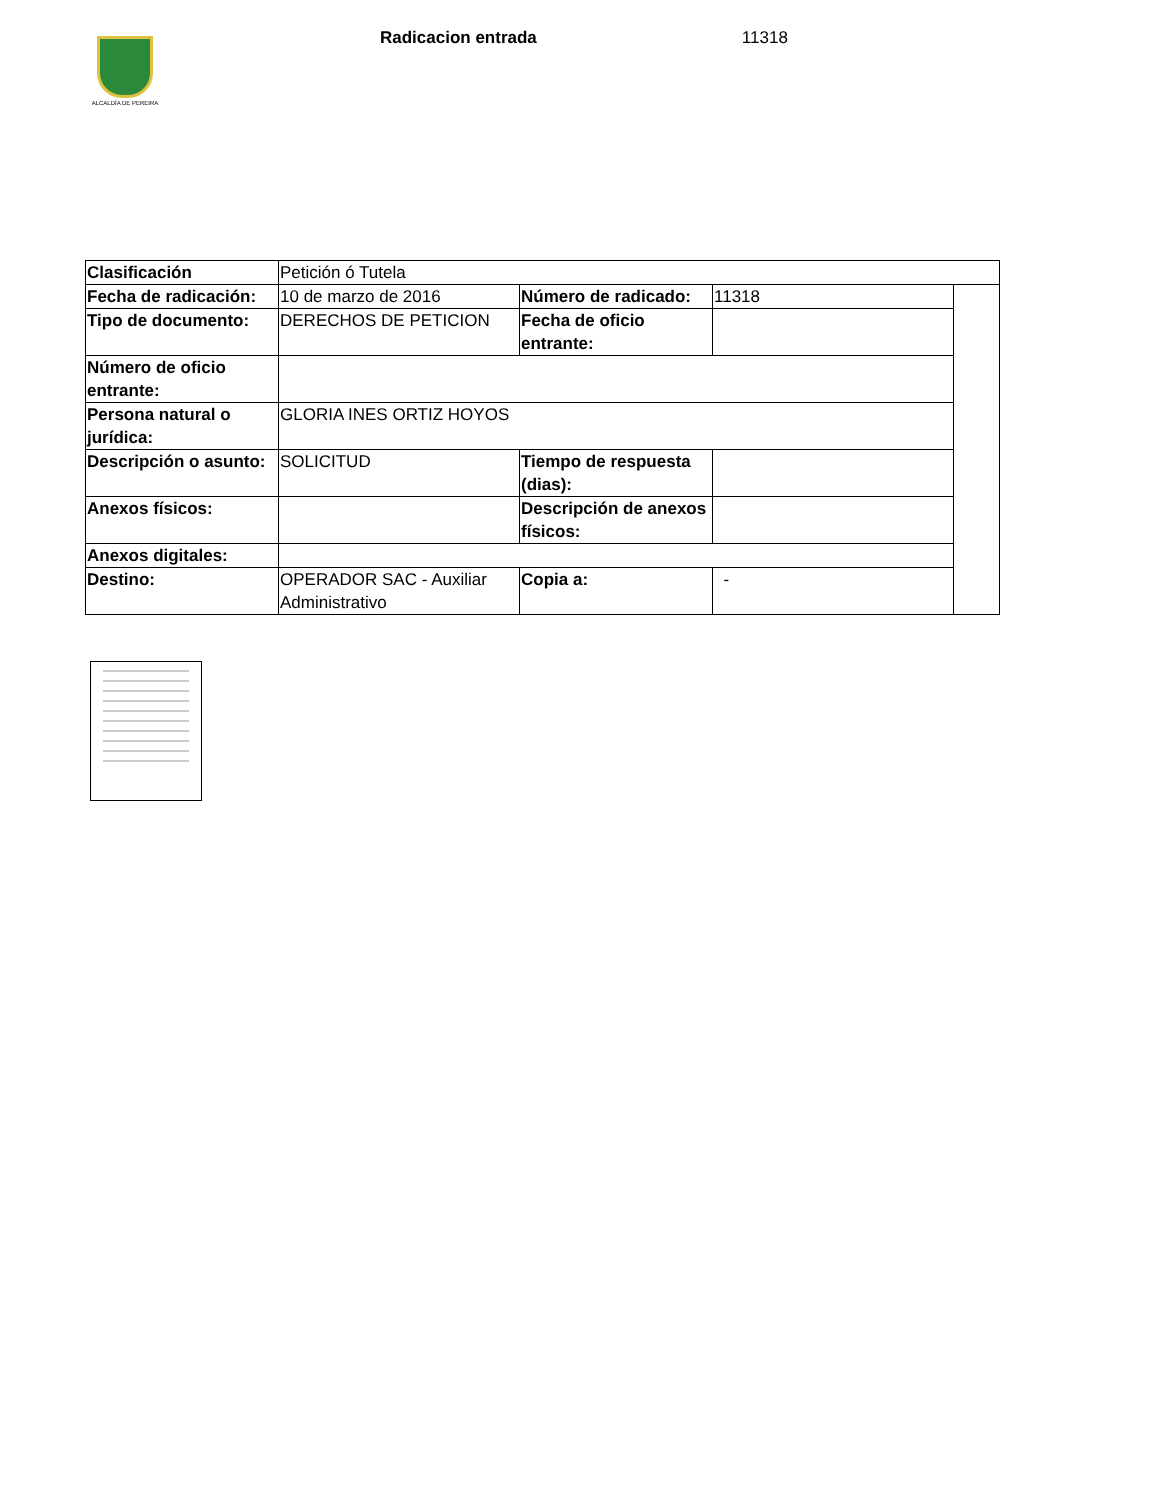ALCALDÍA DE PEREIRA
Radicacion entrada 11318
| Clasificación | Petición ó Tutela | | | |
| Fecha de radicación: | 10 de marzo de 2016 | Número de radicado: | 11318 | |
| Tipo de documento: | DERECHOS DE PETICION | Fecha de oficio entrante: | | |
| Número de oficio entrante: | | | | |
| Persona natural o jurídica: | GLORIA INES ORTIZ HOYOS | | | |
| Descripción o asunto: | SOLICITUD | Tiempo de respuesta (dias): | | |
| Anexos físicos: | | Descripción de anexos físicos: | | |
| Anexos digitales: | | | | |
| Destino: | OPERADOR SAC - Auxiliar Administrativo | Copia a: | - | |